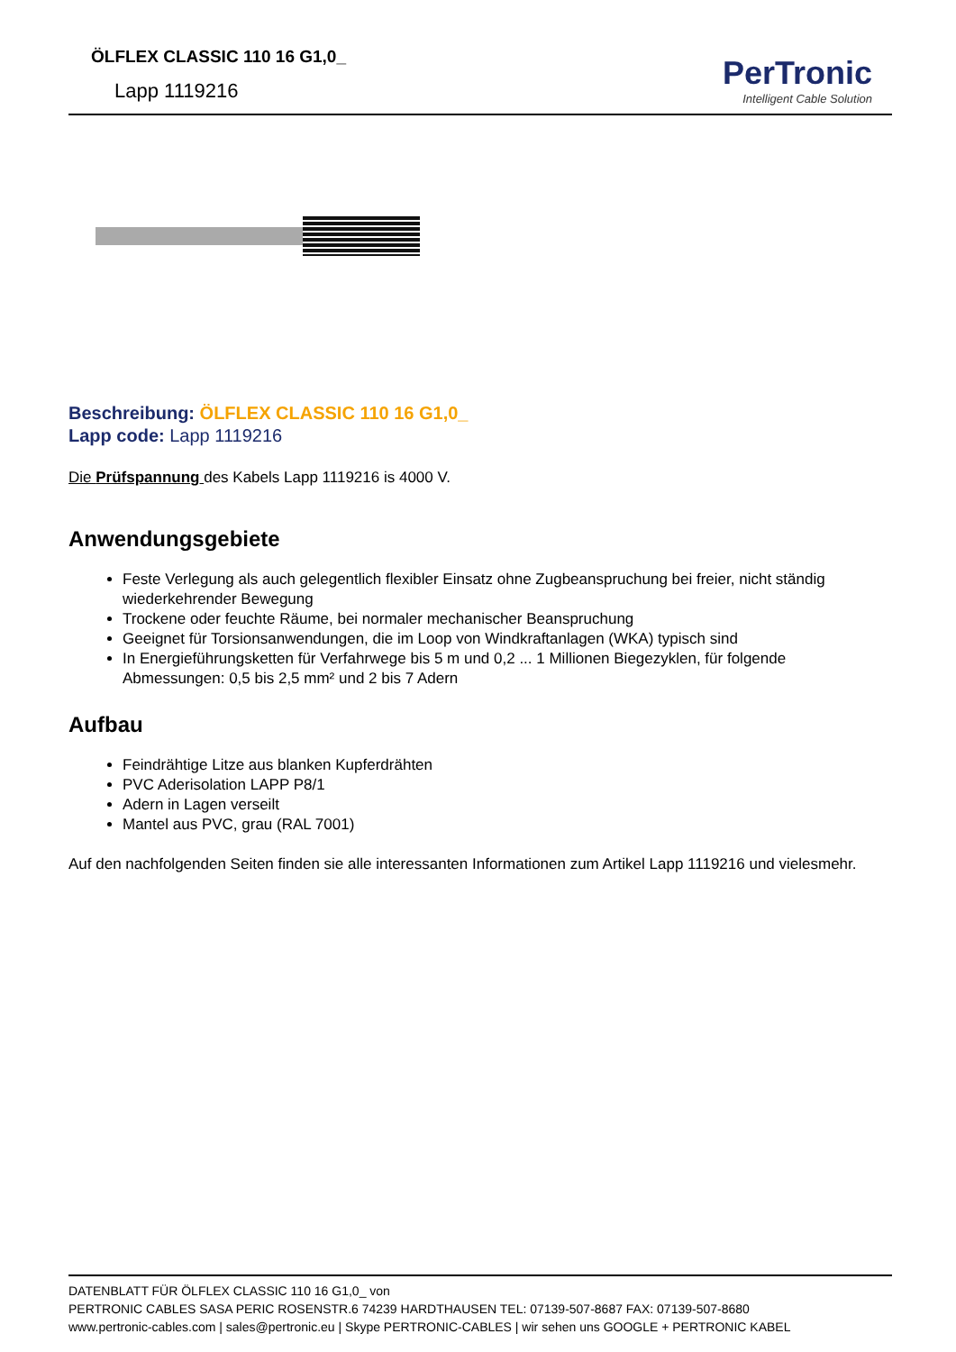ÖLFLEX CLASSIC 110 16 G1,0_
Lapp 1119216
PerTronic
Intelligent Cable Solution
Beschreibung: ÖLFLEX CLASSIC 110 16 G1,0_
Lapp code: Lapp 1119216
Die Prüfspannung des Kabels Lapp 1119216 is 4000 V.
Anwendungsgebiete
Feste Verlegung als auch gelegentlich flexibler Einsatz ohne Zugbeanspruchung bei freier, nicht ständig wiederkehrender Bewegung
Trockene oder feuchte Räume, bei normaler mechanischer Beanspruchung
Geeignet für Torsionsanwendungen, die im Loop von Windkraftanlagen (WKA) typisch sind
In Energieführungsketten für Verfahrwege bis 5 m und 0,2 ... 1 Millionen Biegezyklen, für folgende Abmessungen: 0,5 bis 2,5 mm² und 2 bis 7 Adern
Aufbau
Feindrähtige Litze aus blanken Kupferdrähten
PVC Aderisolation LAPP P8/1
Adern in Lagen verseilt
Mantel aus PVC, grau (RAL 7001)
Auf den nachfolgenden Seiten finden sie alle interessanten Informationen zum Artikel Lapp 1119216 und vielesmehr.
DATENBLATT FÜR ÖLFLEX CLASSIC 110 16 G1,0_ von
PERTRONIC CABLES SASA PERIC ROSENSTR.6 74239 HARDTHAUSEN TEL: 07139-507-8687 FAX: 07139-507-8680
www.pertronic-cables.com | sales@pertronic.eu | Skype PERTRONIC-CABLES | wir sehen uns GOOGLE + PERTRONIC KABEL